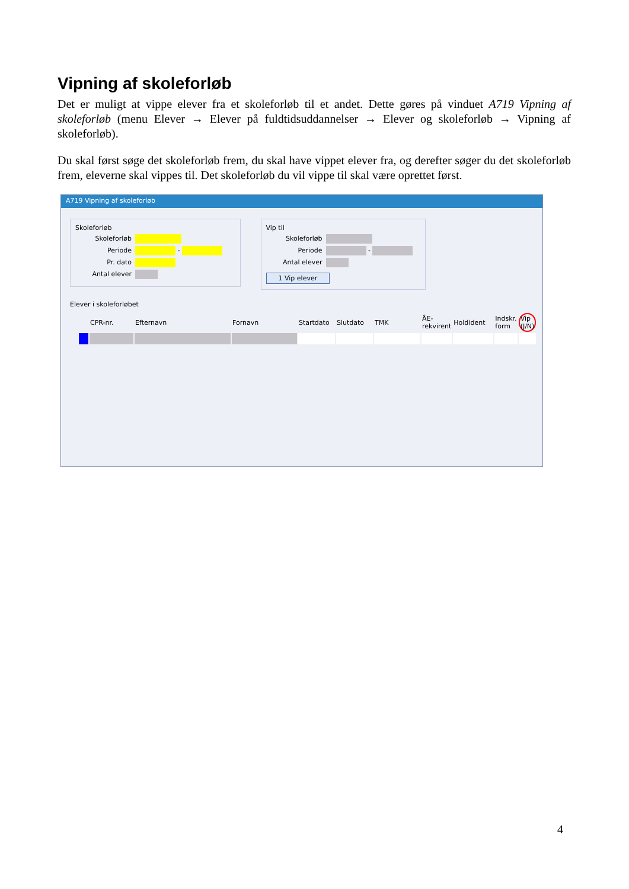Vipning af skoleforløb
Det er muligt at vippe elever fra et skoleforløb til et andet. Dette gøres på vinduet A719 Vipning af skoleforløb (menu Elever → Elever på fuldtidsuddannelser → Elever og skoleforløb → Vipning af skoleforløb).
Du skal først søge det skoleforløb frem, du skal have vippet elever fra, og derefter søger du det skoleforløb frem, eleverne skal vippes til. Det skoleforløb du vil vippe til skal være oprettet først.
A719 Vipning af skoleforløb
Skoleforløb
Skoleforløb
Periode -
Pr. dato
Antal elever
Vip til
Skoleforløb
Periode -
Antal elever
1 Vip elever
Elever i skoleforløbet
| | CPR-nr. | Efternavn | Fornavn | Startdato | Slutdato | TMK | ÅE-rekvirent | Holdident | Indskr. form | Vip (J/N) |
4